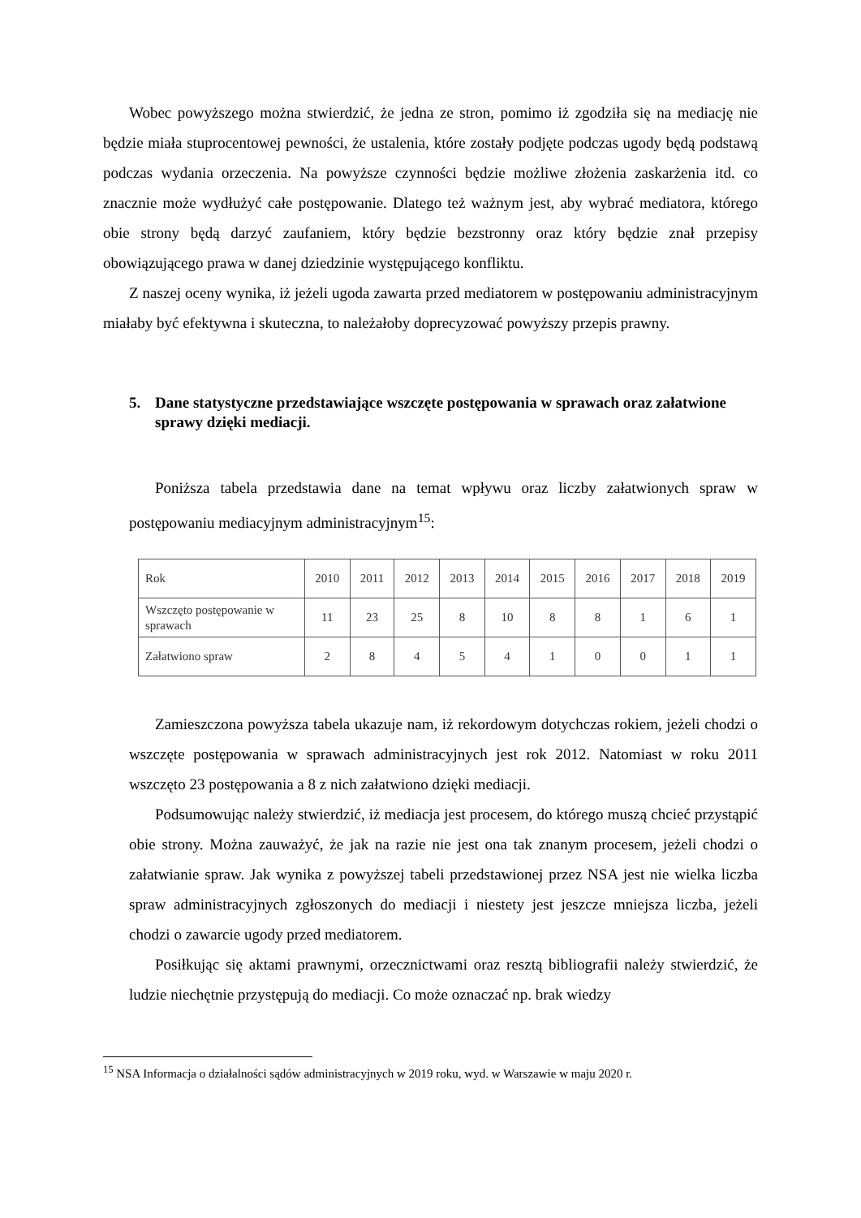Wobec powyższego można stwierdzić, że jedna ze stron, pomimo iż zgodziła się na mediację nie będzie miała stuprocentowej pewności, że ustalenia, które zostały podjęte podczas ugody będą podstawą podczas wydania orzeczenia. Na powyższe czynności będzie możliwe złożenia zaskarżenia itd. co znacznie może wydłużyć całe postępowanie. Dlatego też ważnym jest, aby wybrać mediatora, którego obie strony będą darzyć zaufaniem, który będzie bezstronny oraz który będzie znał przepisy obowiązującego prawa w danej dziedzinie występującego konfliktu.
Z naszej oceny wynika, iż jeżeli ugoda zawarta przed mediatorem w postępowaniu administracyjnym miałaby być efektywna i skuteczna, to należałoby doprecyzować powyższy przepis prawny.
5. Dane statystyczne przedstawiające wszczęte postępowania w sprawach oraz załatwione sprawy dzięki mediacji.
Poniższa tabela przedstawia dane na temat wpływu oraz liczby załatwionych spraw w postępowaniu mediacyjnym administracyjnym<sup>15</sup>:
| Rok | 2010 | 2011 | 2012 | 2013 | 2014 | 2015 | 2016 | 2017 | 2018 | 2019 |
| Wszczęto postępowanie w sprawach | 11 | 23 | 25 | 8 | 10 | 8 | 8 | 1 | 6 | 1 |
| Załatwiono spraw | 2 | 8 | 4 | 5 | 4 | 1 | 0 | 0 | 1 | 1 |
Zamieszczona powyższa tabela ukazuje nam, iż rekordowym dotychczas rokiem, jeżeli chodzi o wszczęte postępowania w sprawach administracyjnych jest rok 2012. Natomiast w roku 2011 wszczęto 23 postępowania a 8 z nich załatwiono dzięki mediacji.
Podsumowując należy stwierdzić, iż mediacja jest procesem, do którego muszą chcieć przystąpić obie strony. Można zauważyć, że jak na razie nie jest ona tak znanym procesem, jeżeli chodzi o załatwianie spraw. Jak wynika z powyższej tabeli przedstawionej przez NSA jest nie wielka liczba spraw administracyjnych zgłoszonych do mediacji i niestety jest jeszcze mniejsza liczba, jeżeli chodzi o zawarcie ugody przed mediatorem.
Posiłkując się aktami prawnymi, orzecznictwami oraz resztą bibliografii należy stwierdzić, że ludzie niechętnie przystępują do mediacji. Co może oznaczać np. brak wiedzy
<sup>15</sup> NSA Informacja o działalności sądów administracyjnych w 2019 roku, wyd. w Warszawie w maju 2020 r.